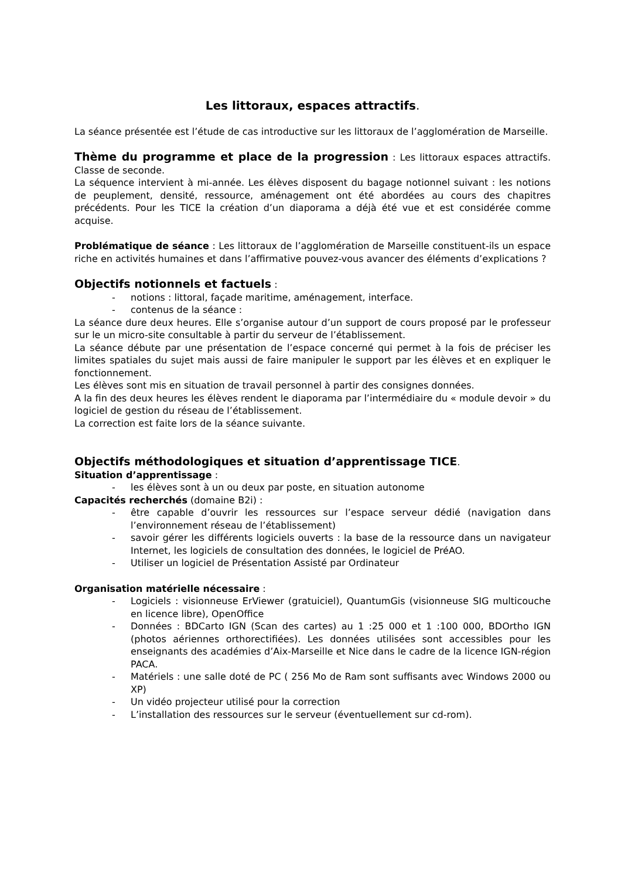Les littoraux, espaces attractifs.
La séance présentée est l’étude de cas introductive sur les littoraux de l’agglomération de Marseille.
Thème du programme et place de la progression : Les littoraux espaces attractifs. Classe de seconde.
La séquence intervient à mi-année. Les élèves disposent du bagage notionnel suivant : les notions de peuplement, densité, ressource, aménagement ont été abordées au cours des chapitres précédents. Pour les TICE la création d’un diaporama a déjà été vue et est considérée comme acquise.
Problématique de séance : Les littoraux de l’agglomération de Marseille constituent-ils un espace riche en activités humaines et dans l’affirmative pouvez-vous avancer des éléments d’explications ?
Objectifs notionnels et factuels :
- notions : littoral, façade maritime, aménagement, interface.
- contenus de la séance :
La séance dure deux heures. Elle s’organise autour d’un support de cours proposé par le professeur sur le un micro-site consultable à partir du serveur de l’établissement.
La séance débute par une présentation de l’espace concerné qui permet à la fois de préciser les limites spatiales du sujet mais aussi de faire manipuler le support par les élèves et en expliquer le fonctionnement.
Les élèves sont mis en situation de travail personnel à partir des consignes données.
A la fin des deux heures les élèves rendent le diaporama par l’intermédiaire du « module devoir » du logiciel de gestion du réseau de l’établissement.
La correction est faite lors de la séance suivante.
Objectifs méthodologiques et situation d’apprentissage TICE.
Situation d’apprentissage :
- les élèves sont à un ou deux par poste, en situation autonome
Capacités recherchés (domaine B2i) :
- être capable d’ouvrir les ressources sur l’espace serveur dédié (navigation dans l’environnement réseau de l’établissement)
- savoir gérer les différents logiciels ouverts : la base de la ressource dans un navigateur Internet, les logiciels de consultation des données, le logiciel de PréAO.
- Utiliser un logiciel de Présentation Assisté par Ordinateur
Organisation matérielle nécessaire :
- Logiciels : visionneuse ErViewer (gratuiciel), QuantumGis (visionneuse SIG multicouche en licence libre), OpenOffice
- Données : BDCarto IGN (Scan des cartes) au 1 :25 000 et 1 :100 000, BDOrtho IGN (photos aériennes orthorectifiées). Les données utilisées sont accessibles pour les enseignants des académies d’Aix-Marseille et Nice dans le cadre de la licence IGN-région PACA.
- Matériels : une salle doté de PC ( 256 Mo de Ram sont suffisants avec Windows 2000 ou XP)
- Un vidéo projecteur utilisé pour la correction
- L’installation des ressources sur le serveur (éventuellement sur cd-rom).